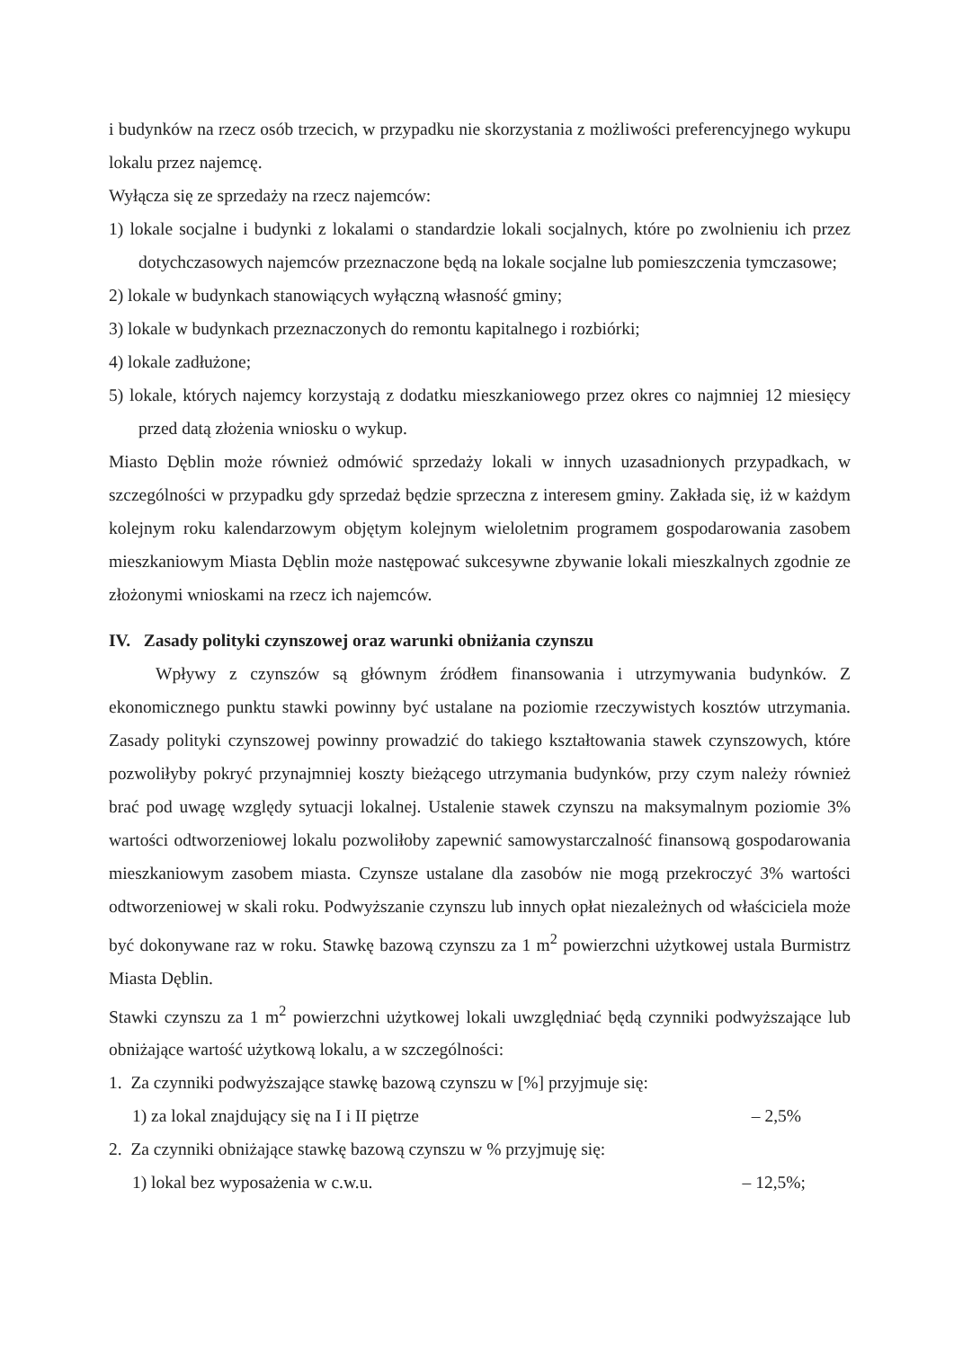i budynków na rzecz osób trzecich, w przypadku nie skorzystania z możliwości preferencyjnego wykupu lokalu przez najemcę.
Wyłącza się ze sprzedaży na rzecz najemców:
1) lokale socjalne i budynki z lokalami o standardzie lokali socjalnych, które po zwolnieniu ich przez dotychczasowych najemców przeznaczone będą na lokale socjalne lub pomieszczenia tymczasowe;
2) lokale w budynkach stanowiących wyłączną własność gminy;
3) lokale w budynkach przeznaczonych do remontu kapitalnego i rozbiórki;
4) lokale zadłużone;
5) lokale, których najemcy korzystają z dodatku mieszkaniowego przez okres co najmniej 12 miesięcy przed datą złożenia wniosku o wykup.
Miasto Dęblin może również odmówić sprzedaży lokali w innych uzasadnionych przypadkach, w szczególności w przypadku gdy sprzedaż będzie sprzeczna z interesem gminy. Zakłada się, iż w każdym kolejnym roku kalendarzowym objętym kolejnym wieloletnim programem gospodarowania zasobem mieszkaniowym Miasta Dęblin może następować sukcesywne zbywanie lokali mieszkalnych zgodnie ze złożonymi wnioskami na rzecz ich najemców.
IV. Zasady polityki czynszowej oraz warunki obniżania czynszu
Wpływy z czynszów są głównym źródłem finansowania i utrzymywania budynków. Z ekonomicznego punktu stawki powinny być ustalane na poziomie rzeczywistych kosztów utrzymania. Zasady polityki czynszowej powinny prowadzić do takiego kształtowania stawek czynszowych, które pozwoliłyby pokryć przynajmniej koszty bieżącego utrzymania budynków, przy czym należy również brać pod uwagę względy sytuacji lokalnej. Ustalenie stawek czynszu na maksymalnym poziomie 3% wartości odtworzeniowej lokalu pozwoliłoby zapewnić samowystarczalność finansową gospodarowania mieszkaniowym zasobem miasta. Czynsze ustalane dla zasobów nie mogą przekroczyć 3% wartości odtworzeniowej w skali roku. Podwyższanie czynszu lub innych opłat niezależnych od właściciela może być dokonywane raz w roku. Stawkę bazową czynszu za 1 m<sup>2</sup> powierzchni użytkowej ustala Burmistrz Miasta Dęblin.
Stawki czynszu za 1 m<sup>2</sup> powierzchni użytkowej lokali uwzględniać będą czynniki podwyższające lub obniżające wartość użytkową lokalu, a w szczególności:
1. Za czynniki podwyższające stawkę bazową czynszu w [%] przyjmuje się:
1) za lokal znajdujący się na I i II piętrze – 2,5%
2. Za czynniki obniżające stawkę bazową czynszu w % przyjmuję się:
1) lokal bez wyposażenia w c.w.u. – 12,5%;